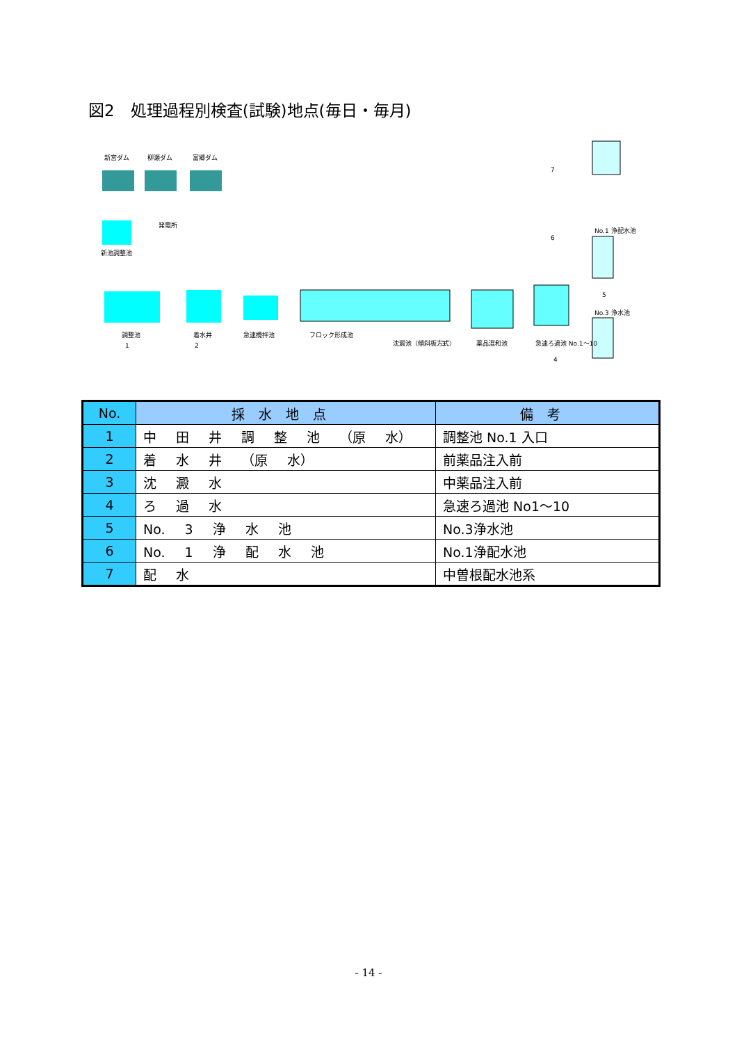図2　処理過程別検査(試験)地点(毎日・毎月)
新宮ダム
柳瀬ダム
富郷ダム
新池調整池
発電所
調整池
着水井
急速攪拌池
フロック形成池
沈澱池（傾斜板方式）
薬品混和池
急速ろ過池 No.1～10
No.1 浄配水池
No.3 浄水池
1
2
3
4
5
6
7
| No. | 採水地点 | 備考 |
| --- | --- | --- |
| 1 | 中 田 井 調 整 池 （原 水） | 調整池 No.1 入口 |
| 2 | 着 水 井 （原 水） | 前薬品注入前 |
| 3 | 沈 澱 水 | 中薬品注入前 |
| 4 | ろ 過 水 | 急速ろ過池 No1～10 |
| 5 | No. 3 浄 水 池 | No.3浄水池 |
| 6 | No. 1 浄 配 水 池 | No.1浄配水池 |
| 7 | 配 水 | 中曽根配水池系 |
- 14 -